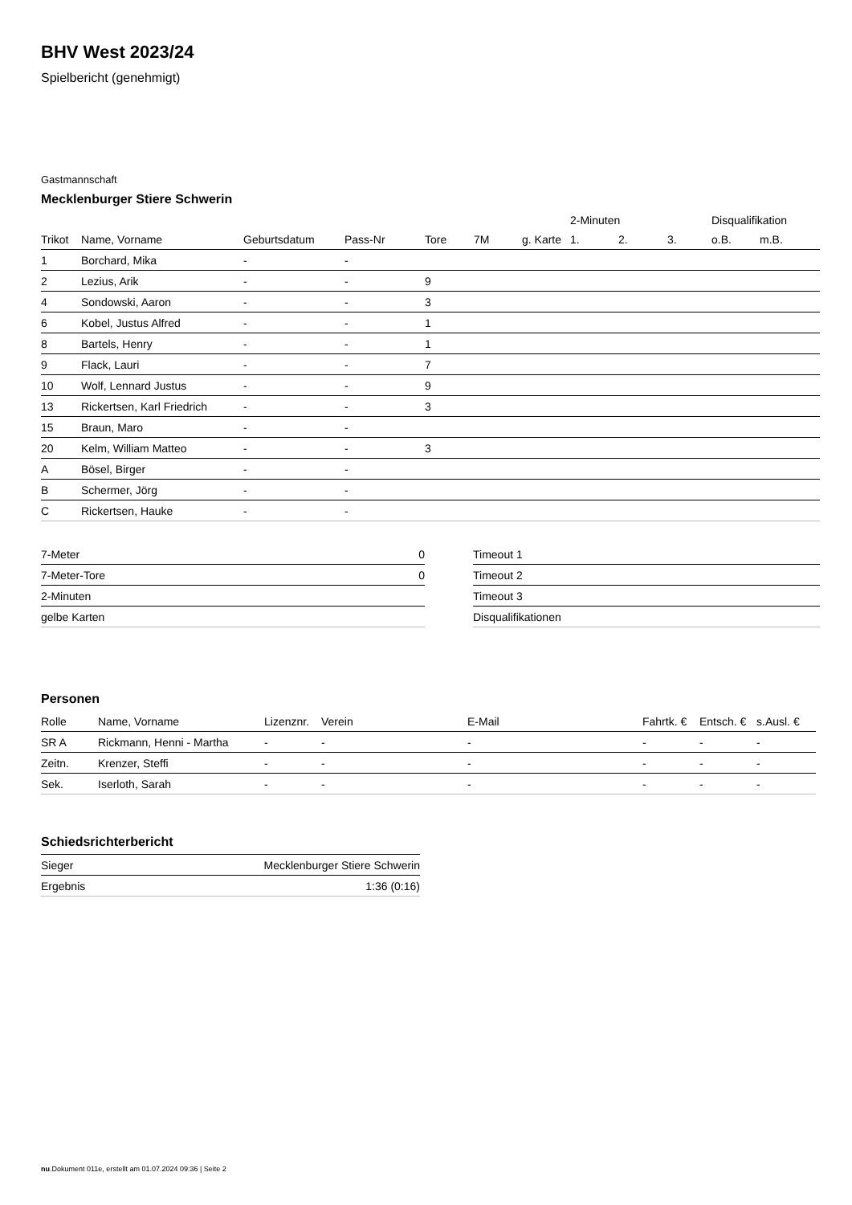BHV West 2023/24
Spielbericht (genehmigt)
Gastmannschaft
Mecklenburger Stiere Schwerin
| | | | | | | | 2-Minuten | | | Disqualifikation | |
| --- | --- | --- | --- | --- | --- | --- | --- | --- | --- | --- | --- |
| Trikot | Name, Vorname | Geburtsdatum | Pass-Nr | Tore | 7M | g. Karte | 1. | 2. | 3. | o.B. | m.B. |
| 1 | Borchard, Mika | - | - | | | | | | | | |
| 2 | Lezius, Arik | - | - | 9 | | | | | | | |
| 4 | Sondowski, Aaron | - | - | 3 | | | | | | | |
| 6 | Kobel, Justus Alfred | - | - | 1 | | | | | | | |
| 8 | Bartels, Henry | - | - | 1 | | | | | | | |
| 9 | Flack, Lauri | - | - | 7 | | | | | | | |
| 10 | Wolf, Lennard Justus | - | - | 9 | | | | | | | |
| 13 | Rickertsen, Karl Friedrich | - | - | 3 | | | | | | | |
| 15 | Braun, Maro | - | - | | | | | | | | |
| 20 | Kelm, William Matteo | - | - | 3 | | | | | | | |
| A | Bösel, Birger | - | - | | | | | | | | |
| B | Schermer, Jörg | - | - | | | | | | | | |
| C | Rickertsen, Hauke | - | - | | | | | | | | |
| 7-Meter | 0 |
| 7-Meter-Tore | 0 |
| 2-Minuten | |
| gelbe Karten | |
| Timeout 1 |
| Timeout 2 |
| Timeout 3 |
| Disqualifikationen |
Personen
| Rolle | Name, Vorname | Lizenznr. | Verein | E-Mail | Fahrtk. € | Entsch. € | s.Ausl. € |
| --- | --- | --- | --- | --- | --- | --- | --- |
| SR A | Rickmann, Henni - Martha | - | - | - | - | - | - |
| Zeitn. | Krenzer, Steffi | - | - | - | - | - | - |
| Sek. | Iserloth, Sarah | - | - | - | - | - | - |
Schiedsrichterbericht
| Sieger | Mecklenburger Stiere Schwerin |
| Ergebnis | 1:36 (0:16) |
nu.Dokument 011e, erstellt am 01.07.2024 09:36 | Seite 2